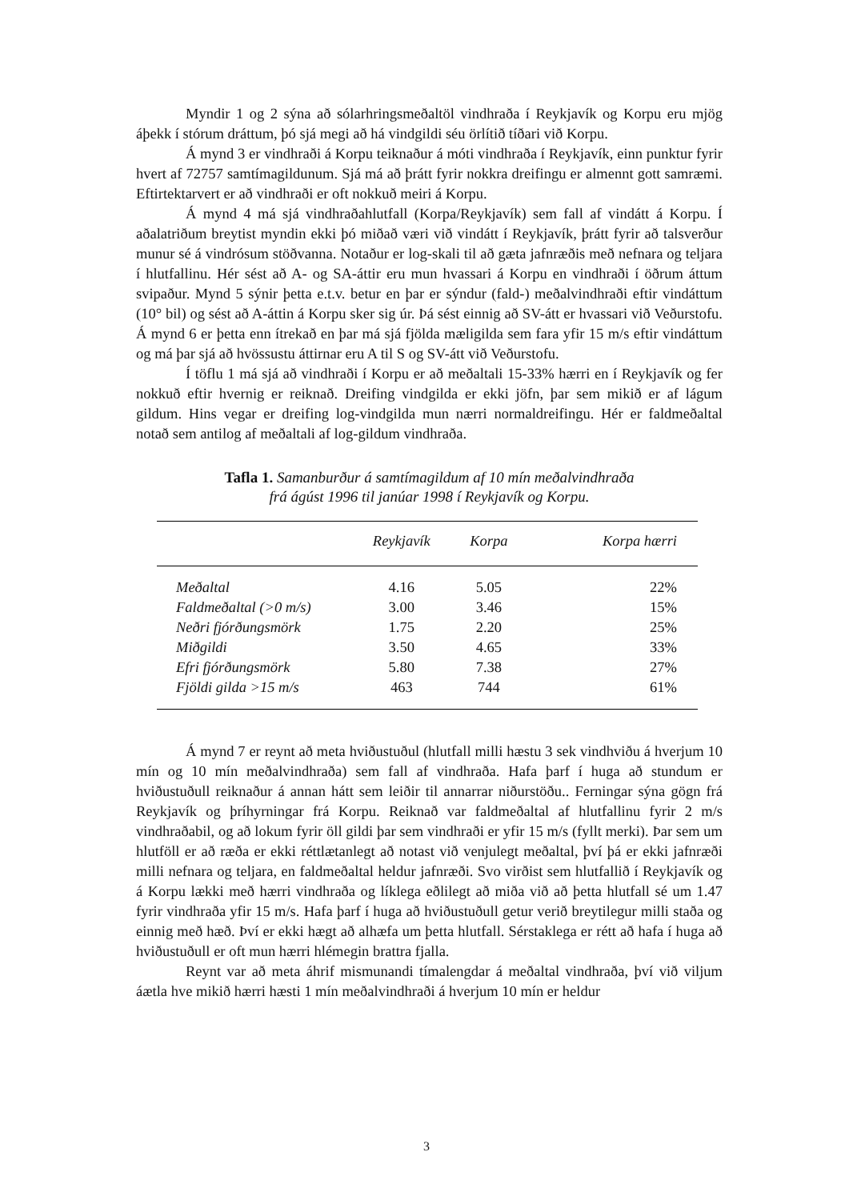Myndir 1 og 2 sýna að sólarhringsmeðaltöl vindhraða í Reykjavík og Korpu eru mjög áþekk í stórum dráttum, þó sjá megi að há vindgildi séu örlítið tíðari við Korpu.
Á mynd 3 er vindhraði á Korpu teiknaður á móti vindhraða í Reykjavík, einn punktur fyrir hvert af 72757 samtímagildunum. Sjá má að þrátt fyrir nokkra dreifingu er almennt gott samræmi. Eftirtektarvert er að vindhraði er oft nokkuð meiri á Korpu.
Á mynd 4 má sjá vindhraðahlutfall (Korpa/Reykjavík) sem fall af vindátt á Korpu. Í aðalatriðum breytist myndin ekki þó miðað væri við vindátt í Reykjavík, þrátt fyrir að talsverður munur sé á vindrósum stöðvanna. Notaður er log-skali til að gæta jafnræðis með nefnara og teljara í hlutfallinu. Hér sést að A- og SA-áttir eru mun hvassari á Korpu en vindhraði í öðrum áttum svipaður. Mynd 5 sýnir þetta e.t.v. betur en þar er sýndur (fald-) meðalvindhraði eftir vindáttum (10° bil) og sést að A-áttin á Korpu sker sig úr. Þá sést einnig að SV-átt er hvassari við Veðurstofu. Á mynd 6 er þetta enn ítrekað en þar má sjá fjölda mæligilda sem fara yfir 15 m/s eftir vindáttum og má þar sjá að hvössustu áttirnar eru A til S og SV-átt við Veðurstofu.
Í töflu 1 má sjá að vindhraði í Korpu er að meðaltali 15-33% hærri en í Reykjavík og fer nokkuð eftir hvernig er reiknað. Dreifing vindgilda er ekki jöfn, þar sem mikið er af lágum gildum. Hins vegar er dreifing log-vindgilda mun nærri normaldreifingu. Hér er faldmeðaltal notað sem antilog af meðaltali af log-gildum vindhraða.
Tafla 1. Samanburður á samtímagildum af 10 mín meðalvindhraða
frá ágúst 1996 til janúar 1998 í Reykjavík og Korpu.
| | Reykjavík | Korpa | Korpa hærri |
| --- | --- | --- | --- |
| Meðaltal | 4.16 | 5.05 | 22% |
| Faldmeðaltal (>0 m/s) | 3.00 | 3.46 | 15% |
| Neðri fjórðungsmörk | 1.75 | 2.20 | 25% |
| Miðgildi | 3.50 | 4.65 | 33% |
| Efri fjórðungsmörk | 5.80 | 7.38 | 27% |
| Fjöldi gilda >15 m/s | 463 | 744 | 61% |
Á mynd 7 er reynt að meta hviðustuðul (hlutfall milli hæstu 3 sek vindhviðu á hverjum 10 mín og 10 mín meðalvindhraða) sem fall af vindhraða. Hafa þarf í huga að stundum er hviðustuðull reiknaður á annan hátt sem leiðir til annarrar niðurstöðu.. Ferningar sýna gögn frá Reykjavík og þríhyrningar frá Korpu. Reiknað var faldmeðaltal af hlutfallinu fyrir 2 m/s vindhraðabil, og að lokum fyrir öll gildi þar sem vindhraði er yfir 15 m/s (fyllt merki). Þar sem um hlutföll er að ræða er ekki réttlætanlegt að notast við venjulegt meðaltal, því þá er ekki jafnræði milli nefnara og teljara, en faldmeðaltal heldur jafnræði. Svo virðist sem hlutfallið í Reykjavík og á Korpu lækki með hærri vindhraða og líklega eðlilegt að miða við að þetta hlutfall sé um 1.47 fyrir vindhraða yfir 15 m/s. Hafa þarf í huga að hviðustuðull getur verið breytilegur milli staða og einnig með hæð. Því er ekki hægt að alhæfa um þetta hlutfall. Sérstaklega er rétt að hafa í huga að hviðustuðull er oft mun hærri hlémegin brattra fjalla.
Reynt var að meta áhrif mismunandi tímalengdar á meðaltal vindhraða, því við viljum áætla hve mikið hærri hæsti 1 mín meðalvindhraði á hverjum 10 mín er heldur
3